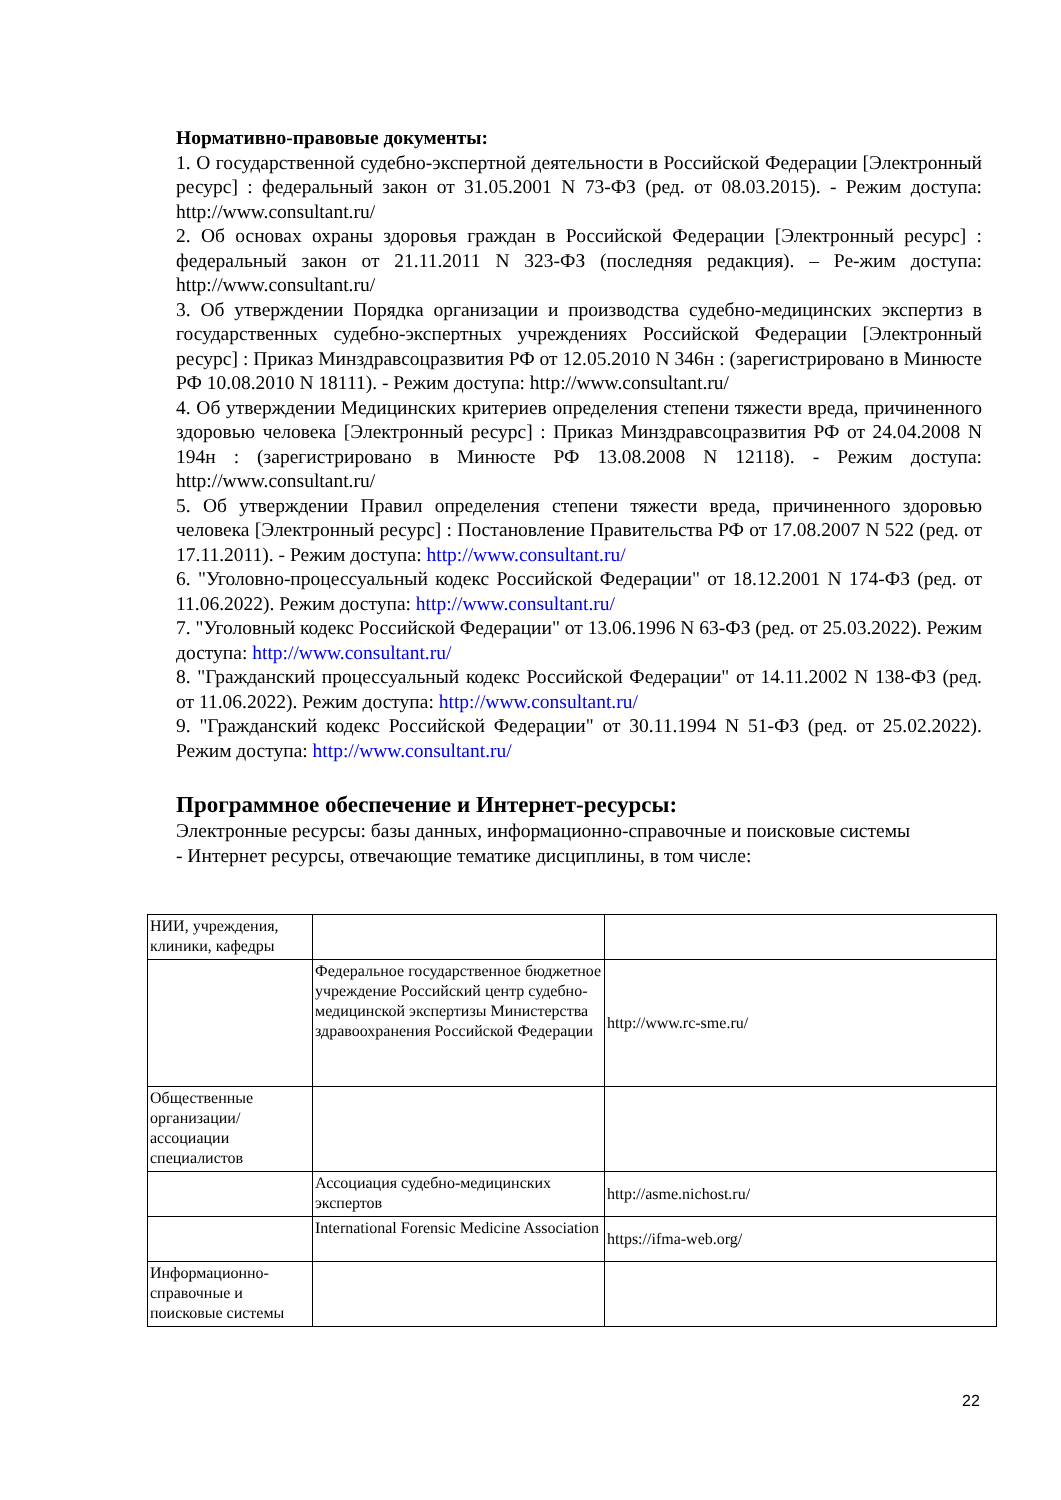Нормативно-правовые документы:
1. О государственной судебно-экспертной деятельности в Российской Федерации [Электронный ресурс] : федеральный закон от 31.05.2001 N 73-ФЗ (ред. от 08.03.2015). - Режим доступа: http://www.consultant.ru/
2. Об основах охраны здоровья граждан в Российской Федерации [Электронный ресурс] : федеральный закон от 21.11.2011 N 323-ФЗ (последняя редакция). – Ре-жим доступа: http://www.consultant.ru/
3. Об утверждении Порядка организации и производства судебно-медицинских экспертиз в государственных судебно-экспертных учреждениях Российской Федерации [Электронный ресурс] : Приказ Минздравсоцразвития РФ от 12.05.2010 N 346н : (зарегистрировано в Минюсте РФ 10.08.2010 N 18111). - Режим доступа: http://www.consultant.ru/
4. Об утверждении Медицинских критериев определения степени тяжести вреда, причиненного здоровью человека [Электронный ресурс] : Приказ Минздравсоцразвития РФ от 24.04.2008 N 194н : (зарегистрировано в Минюсте РФ 13.08.2008 N 12118). - Режим доступа: http://www.consultant.ru/
5. Об утверждении Правил определения степени тяжести вреда, причиненного здоровью человека [Электронный ресурс] : Постановление Правительства РФ от 17.08.2007 N 522 (ред. от 17.11.2011). - Режим доступа: http://www.consultant.ru/
6. "Уголовно-процессуальный кодекс Российской Федерации" от 18.12.2001 N 174-ФЗ (ред. от 11.06.2022). Режим доступа: http://www.consultant.ru/
7. "Уголовный кодекс Российской Федерации" от 13.06.1996 N 63-ФЗ (ред. от 25.03.2022). Режим доступа: http://www.consultant.ru/
8. "Гражданский процессуальный кодекс Российской Федерации" от 14.11.2002 N 138-ФЗ (ред. от 11.06.2022). Режим доступа: http://www.consultant.ru/
9. "Гражданский кодекс Российской Федерации" от 30.11.1994 N 51-ФЗ (ред. от 25.02.2022). Режим доступа: http://www.consultant.ru/
Программное обеспечение и Интернет-ресурсы:
Электронные ресурсы: базы данных, информационно-справочные и поисковые системы
- Интернет ресурсы, отвечающие тематике дисциплины, в том числе:
| НИИ, учреждения, клиники, кафедры | | |
| | Федеральное государственное бюджетное учреждение Российский центр судебно-медицинской экспертизы Министерства здравоохранения Российской Федерации | http://www.rc-sme.ru/ |
| Общественные организации/ ассоциации специалистов | | |
| | Ассоциация судебно-медицинских экспертов | http://asme.nichost.ru/ |
| | International Forensic Medicine Association | https://ifma-web.org/ |
| Информационно-справочные и поисковые системы | | |
22